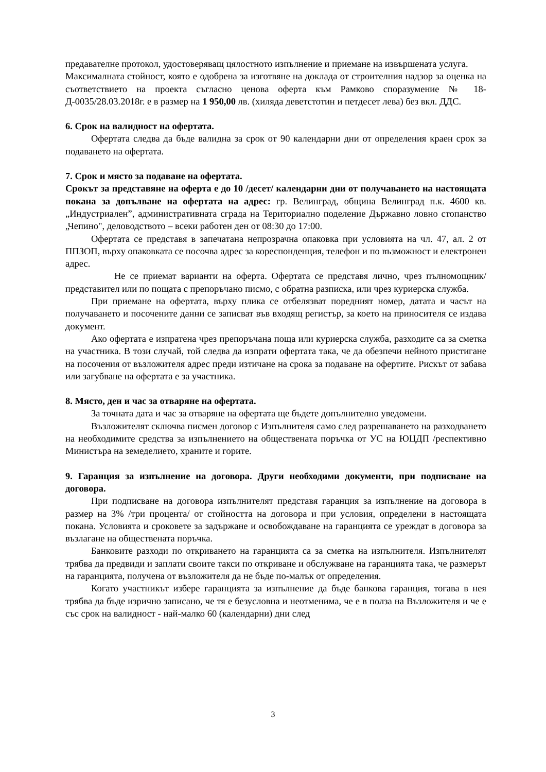предавателне протокол, удостоверяващ цялостното изпълнение и приемане на извършената услуга.
Максималната стойност, която е одобрена за изготвяне на доклада от строителния надзор за оценка на съответствието на проекта съгласно ценова оферта към Рамково споразумение № 18-Д-0035/28.03.2018г. е в размер на 1 950,00 лв. (хиляда деветстотин и петдесет лева) без вкл. ДДС.
6. Срок на валидност на офертата.
Офертата следва да бъде валидна за срок от 90 календарни дни от определения краен срок за подаването на офертата.
7. Срок и място за подаване на офертата.
Срокът за представяне на оферта е до 10 /десет/ календарни дни от получаването на настоящата покана за допълване на офертата на адрес: гр. Велинград, община Велинград п.к. 4600 кв. „Индустриален”, административната сграда на Териториално поделение Държавно ловно стопанство „Чепино", деловодството – всеки работен ден от 08:30 до 17:00.
Офертата се представя в запечатана непрозрачна опаковка при условията на чл. 47, ал. 2 от ППЗОП, върху опаковката се посочва адрес за кореспонденция, телефон и по възможност и електронен адрес.
Не се приемат варианти на оферта. Офертата се представя лично, чрез пълномощник/представител или по пощата с препоръчано писмо, с обратна разписка, или чрез куриерска служба.
При приемане на офертата, върху плика се отбелязват поредният номер, датата и часът на получаването и посочените данни се записват във входящ регистър, за което на приносителя се издава документ.
Ако офертата е изпратена чрез препоръчана поща или куриерска служба, разходите са за сметка на участника. В този случай, той следва да изпрати офертата така, че да обезпечи нейното пристигане на посочения от възложителя адрес преди изтичане на срока за подаване на офертите. Рискът от забава или загубване на офертата е за участника.
8. Място, ден и час за отваряне на офертата.
За точната дата и час за отваряне на офертата ще бъдете допълнително уведомени.
Възложителят сключва писмен договор с Изпълнителя само след разрешаването на разходването на необходимите средства за изпълнението на обществената поръчка от УС на ЮЦДП /респективно Министъра на земеделието, храните и горите.
9. Гаранция за изпълнение на договора. Други необходими документи, при подписване на договора.
При подписване на договора изпълнителят представя гаранция за изпълнение на договора в размер на 3% /три процента/ от стойността на договора и при условия, определени в настоящата покана. Условията и сроковете за задържане и освобождаване на гаранцията се уреждат в договора за възлагане на обществената поръчка.
Банковите разходи по откриването на гаранцията са за сметка на изпълнителя. Изпълнителят трябва да предвиди и заплати своите такси по откриване и обслужване на гаранцията така, че размерът на гаранцията, получена от възложителя да не бъде по-малък от определения.
Когато участникът избере гаранцията за изпълнение да бъде банкова гаранция, тогава в нея трябва да бъде изрично записано, че тя е безусловна и неотменима, че е в полза на Възложителя и че е със срок на валидност - най-малко 60 (календарни) дни след
3